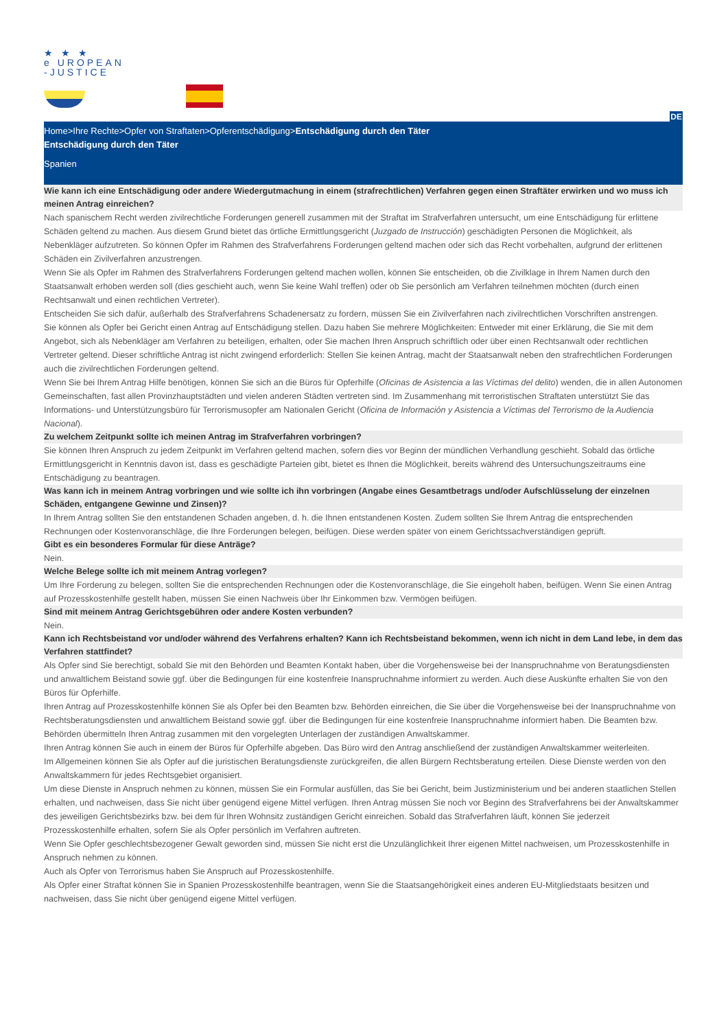★ ★ ★
e UROPEAN
-JUSTICE
DE
Home>Ihre Rechte>Opfer von Straftaten>Opferentschädigung>Entschädigung durch den Täter
Entschädigung durch den Täter
Spanien
Wie kann ich eine Entschädigung oder andere Wiedergutmachung in einem (strafrechtlichen) Verfahren gegen einen Straftäter erwirken und wo muss ich meinen Antrag einreichen?
Nach spanischem Recht werden zivilrechtliche Forderungen generell zusammen mit der Straftat im Strafverfahren untersucht, um eine Entschädigung für erlittene Schäden geltend zu machen. Aus diesem Grund bietet das örtliche Ermittlungsgericht (Juzgado de Instrucción) geschädigten Personen die Möglichkeit, als Nebenkläger aufzutreten. So können Opfer im Rahmen des Strafverfahrens Forderungen geltend machen oder sich das Recht vorbehalten, aufgrund der erlittenen Schäden ein Zivilverfahren anzustrengen.
Wenn Sie als Opfer im Rahmen des Strafverfahrens Forderungen geltend machen wollen, können Sie entscheiden, ob die Zivilklage in Ihrem Namen durch den Staatsanwalt erhoben werden soll (dies geschieht auch, wenn Sie keine Wahl treffen) oder ob Sie persönlich am Verfahren teilnehmen möchten (durch einen Rechtsanwalt und einen rechtlichen Vertreter).
Entscheiden Sie sich dafür, außerhalb des Strafverfahrens Schadenersatz zu fordern, müssen Sie ein Zivilverfahren nach zivilrechtlichen Vorschriften anstrengen.
Sie können als Opfer bei Gericht einen Antrag auf Entschädigung stellen. Dazu haben Sie mehrere Möglichkeiten: Entweder mit einer Erklärung, die Sie mit dem Angebot, sich als Nebenkläger am Verfahren zu beteiligen, erhalten, oder Sie machen Ihren Anspruch schriftlich oder über einen Rechtsanwalt oder rechtlichen Vertreter geltend. Dieser schriftliche Antrag ist nicht zwingend erforderlich: Stellen Sie keinen Antrag, macht der Staatsanwalt neben den strafrechtlichen Forderungen auch die zivilrechtlichen Forderungen geltend.
Wenn Sie bei Ihrem Antrag Hilfe benötigen, können Sie sich an die Büros für Opferhilfe (Oficinas de Asistencia a las Víctimas del delito) wenden, die in allen Autonomen Gemeinschaften, fast allen Provinzhauptstädten und vielen anderen Städten vertreten sind. Im Zusammenhang mit terroristischen Straftaten unterstützt Sie das Informations- und Unterstützungsbüro für Terrorismusopfer am Nationalen Gericht (Oficina de Información y Asistencia a Víctimas del Terrorismo de la Audiencia Nacional).
Zu welchem Zeitpunkt sollte ich meinen Antrag im Strafverfahren vorbringen?
Sie können Ihren Anspruch zu jedem Zeitpunkt im Verfahren geltend machen, sofern dies vor Beginn der mündlichen Verhandlung geschieht. Sobald das örtliche Ermittlungsgericht in Kenntnis davon ist, dass es geschädigte Parteien gibt, bietet es Ihnen die Möglichkeit, bereits während des Untersuchungszeitraums eine Entschädigung zu beantragen.
Was kann ich in meinem Antrag vorbringen und wie sollte ich ihn vorbringen (Angabe eines Gesamtbetrags und/oder Aufschlüsselung der einzelnen Schäden, entgangene Gewinne und Zinsen)?
In Ihrem Antrag sollten Sie den entstandenen Schaden angeben, d. h. die Ihnen entstandenen Kosten. Zudem sollten Sie Ihrem Antrag die entsprechenden Rechnungen oder Kostenvoranschläge, die Ihre Forderungen belegen, beifügen. Diese werden später von einem Gerichtssachverständigen geprüft.
Gibt es ein besonderes Formular für diese Anträge?
Nein.
Welche Belege sollte ich mit meinem Antrag vorlegen?
Um Ihre Forderung zu belegen, sollten Sie die entsprechenden Rechnungen oder die Kostenvoranschläge, die Sie eingeholt haben, beifügen. Wenn Sie einen Antrag auf Prozesskostenhilfe gestellt haben, müssen Sie einen Nachweis über Ihr Einkommen bzw. Vermögen beifügen.
Sind mit meinem Antrag Gerichtsgebühren oder andere Kosten verbunden?
Nein.
Kann ich Rechtsbeistand vor und/oder während des Verfahrens erhalten? Kann ich Rechtsbeistand bekommen, wenn ich nicht in dem Land lebe, in dem das Verfahren stattfindet?
Als Opfer sind Sie berechtigt, sobald Sie mit den Behörden und Beamten Kontakt haben, über die Vorgehensweise bei der Inanspruchnahme von Beratungsdiensten und anwaltlichem Beistand sowie ggf. über die Bedingungen für eine kostenfreie Inanspruchnahme informiert zu werden. Auch diese Auskünfte erhalten Sie von den Büros für Opferhilfe.
Ihren Antrag auf Prozesskostenhilfe können Sie als Opfer bei den Beamten bzw. Behörden einreichen, die Sie über die Vorgehensweise bei der Inanspruchnahme von Rechtsberatungsdiensten und anwaltlichem Beistand sowie ggf. über die Bedingungen für eine kostenfreie Inanspruchnahme informiert haben. Die Beamten bzw. Behörden übermitteln Ihren Antrag zusammen mit den vorgelegten Unterlagen der zuständigen Anwaltskammer.
Ihren Antrag können Sie auch in einem der Büros für Opferhilfe abgeben. Das Büro wird den Antrag anschließend der zuständigen Anwaltskammer weiterleiten.
Im Allgemeinen können Sie als Opfer auf die juristischen Beratungsdienste zurückgreifen, die allen Bürgern Rechtsberatung erteilen. Diese Dienste werden von den Anwaltskammern für jedes Rechtsgebiet organisiert.
Um diese Dienste in Anspruch nehmen zu können, müssen Sie ein Formular ausfüllen, das Sie bei Gericht, beim Justizministerium und bei anderen staatlichen Stellen erhalten, und nachweisen, dass Sie nicht über genügend eigene Mittel verfügen. Ihren Antrag müssen Sie noch vor Beginn des Strafverfahrens bei der Anwaltskammer des jeweiligen Gerichtsbezirks bzw. bei dem für Ihren Wohnsitz zuständigen Gericht einreichen. Sobald das Strafverfahren läuft, können Sie jederzeit Prozesskostenhilfe erhalten, sofern Sie als Opfer persönlich im Verfahren auftreten.
Wenn Sie Opfer geschlechtsbezogener Gewalt geworden sind, müssen Sie nicht erst die Unzulänglichkeit Ihrer eigenen Mittel nachweisen, um Prozesskostenhilfe in Anspruch nehmen zu können.
Auch als Opfer von Terrorismus haben Sie Anspruch auf Prozesskostenhilfe.
Als Opfer einer Straftat können Sie in Spanien Prozesskostenhilfe beantragen, wenn Sie die Staatsangehörigkeit eines anderen EU-Mitgliedstaats besitzen und nachweisen, dass Sie nicht über genügend eigene Mittel verfügen.